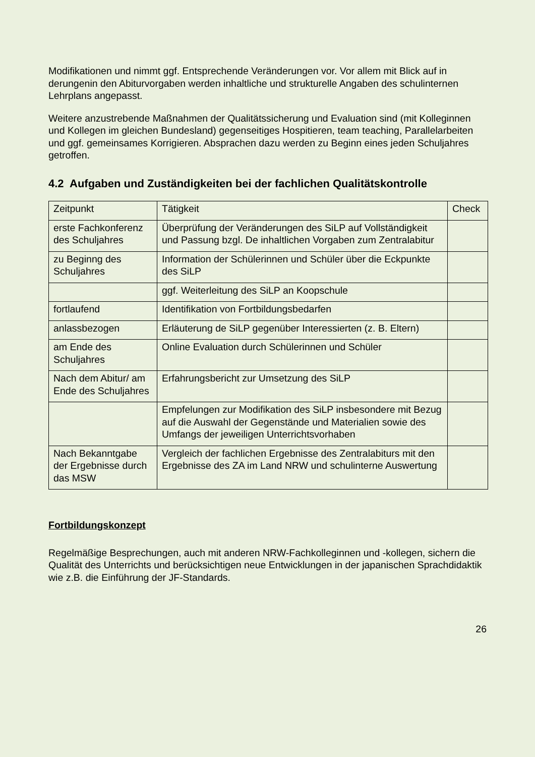Modifikationen und nimmt ggf. Entsprechende Veränderungen vor. Vor allem mit Blick auf in derungenin den Abiturvorgaben werden inhaltliche und strukturelle Angaben des schulinternen Lehrplans angepasst.
Weitere anzustrebende Maßnahmen der Qualitätssicherung und Evaluation sind (mit Kolleginnen und Kollegen im gleichen Bundesland) gegenseitiges Hospitieren, team teaching, Parallelarbeiten und ggf. gemeinsames Korrigieren. Absprachen dazu werden zu Beginn eines jeden Schuljahres getroffen.
4.2 Aufgaben und Zuständigkeiten bei der fachlichen Qualitätskontrolle
| Zeitpunkt | Tätigkeit | Check |
| erste Fachkonferenz des Schuljahres | Überprüfung der Veränderungen des SiLP auf Vollständigkeit und Passung bzgl. De inhaltlichen Vorgaben zum Zentralabitur | |
| zu Beginng des Schuljahres | Information der Schülerinnen und Schüler über die Eckpunkte des SiLP | |
| | ggf. Weiterleitung des SiLP an Koopschule | |
| fortlaufend | Identifikation von Fortbildungsbedarfen | |
| anlassbezogen | Erläuterung de SiLP gegenüber Interessierten (z. B. Eltern) | |
| am Ende des Schuljahres | Online Evaluation durch Schülerinnen und Schüler | |
| Nach dem Abitur/ am Ende des Schuljahres | Erfahrungsbericht zur Umsetzung des SiLP | |
| | Empfelungen zur Modifikation des SiLP insbesondere mit Bezug auf die Auswahl der Gegenstände und Materialien sowie des Umfangs der jeweiligen Unterrichtsvorhaben | |
| Nach Bekanntgabe der Ergebnisse durch das MSW | Vergleich der fachlichen Ergebnisse des Zentralabiturs mit den Ergebnisse des ZA im Land NRW und schulinterne Auswertung | |
Fortbildungskonzept
Regelmäßige Besprechungen, auch mit anderen NRW-Fachkolleginnen und -kollegen, sichern die Qualität des Unterrichts und berücksichtigen neue Entwicklungen in der japanischen Sprachdidaktik wie z.B. die Einführung der JF-Standards.
26